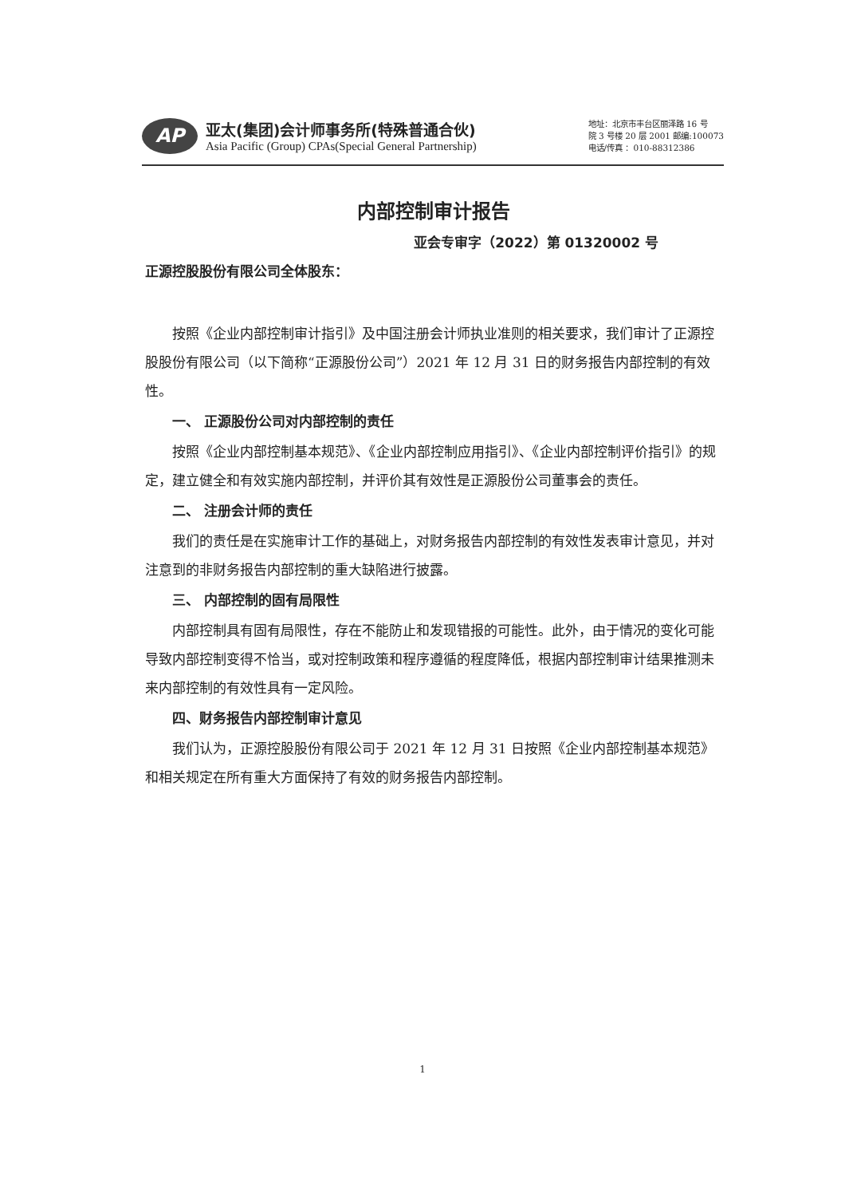AP
亚太(集团)会计师事务所(特殊普通合伙)
Asia Pacific (Group) CPAs(Special General Partnership)
地址：北京市丰台区丽泽路 16 号
院 3 号楼 20 层 2001 邮编:100073
电话/传真 ：010-88312386
内部控制审计报告
亚会专审字（2022）第 01320002 号
正源控股股份有限公司全体股东：
按照《企业内部控制审计指引》及中国注册会计师执业准则的相关要求，我们审计了正源控股股份有限公司（以下简称“正源股份公司”）2021 年 12 月 31 日的财务报告内部控制的有效性。
一、 正源股份公司对内部控制的责任
按照《企业内部控制基本规范》、《企业内部控制应用指引》、《企业内部控制评价指引》的规定，建立健全和有效实施内部控制，并评价其有效性是正源股份公司董事会的责任。
二、 注册会计师的责任
我们的责任是在实施审计工作的基础上，对财务报告内部控制的有效性发表审计意见，并对注意到的非财务报告内部控制的重大缺陷进行披露。
三、 内部控制的固有局限性
内部控制具有固有局限性，存在不能防止和发现错报的可能性。此外，由于情况的变化可能导致内部控制变得不恰当，或对控制政策和程序遵循的程度降低，根据内部控制审计结果推测未来内部控制的有效性具有一定风险。
四、财务报告内部控制审计意见
我们认为，正源控股股份有限公司于 2021 年 12 月 31 日按照《企业内部控制基本规范》和相关规定在所有重大方面保持了有效的财务报告内部控制。
1